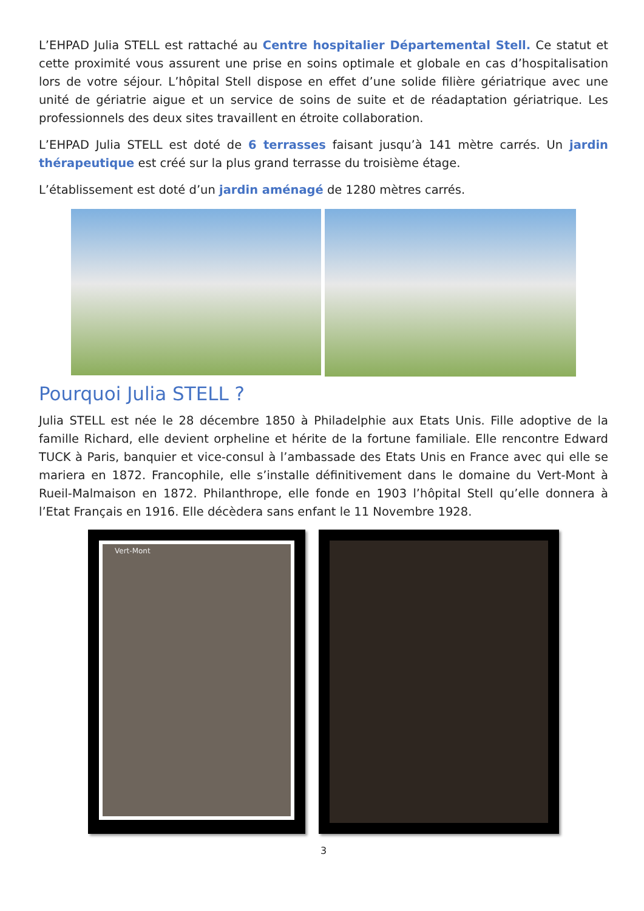L’EHPAD Julia STELL est rattaché au Centre hospitalier Départemental Stell. Ce statut et cette proximité vous assurent une prise en soins optimale et globale en cas d’hospitalisation lors de votre séjour. L’hôpital Stell dispose en effet d’une solide filière gériatrique avec une unité de gériatrie aigue et un service de soins de suite et de réadaptation gériatrique. Les professionnels des deux sites travaillent en étroite collaboration.
L’EHPAD Julia STELL est doté de 6 terrasses faisant jusqu’à 141 mètre carrés. Un jardin thérapeutique est créé sur la plus grand terrasse du troisième étage.
L’établissement est doté d’un jardin aménagé de 1280 mètres carrés.
Pourquoi Julia STELL ?
Julia STELL est née le 28 décembre 1850 à Philadelphie aux Etats Unis. Fille adoptive de la famille Richard, elle devient orpheline et hérite de la fortune familiale. Elle rencontre Edward TUCK à Paris, banquier et vice-consul à l’ambassade des Etats Unis en France avec qui elle se mariera en 1872. Francophile, elle s’installe définitivement dans le domaine du Vert-Mont à Rueil-Malmaison en 1872. Philanthrope, elle fonde en 1903 l’hôpital Stell qu’elle donnera à l’Etat Français en 1916. Elle décèdera sans enfant le 11 Novembre 1928.
Vert-Mont
3